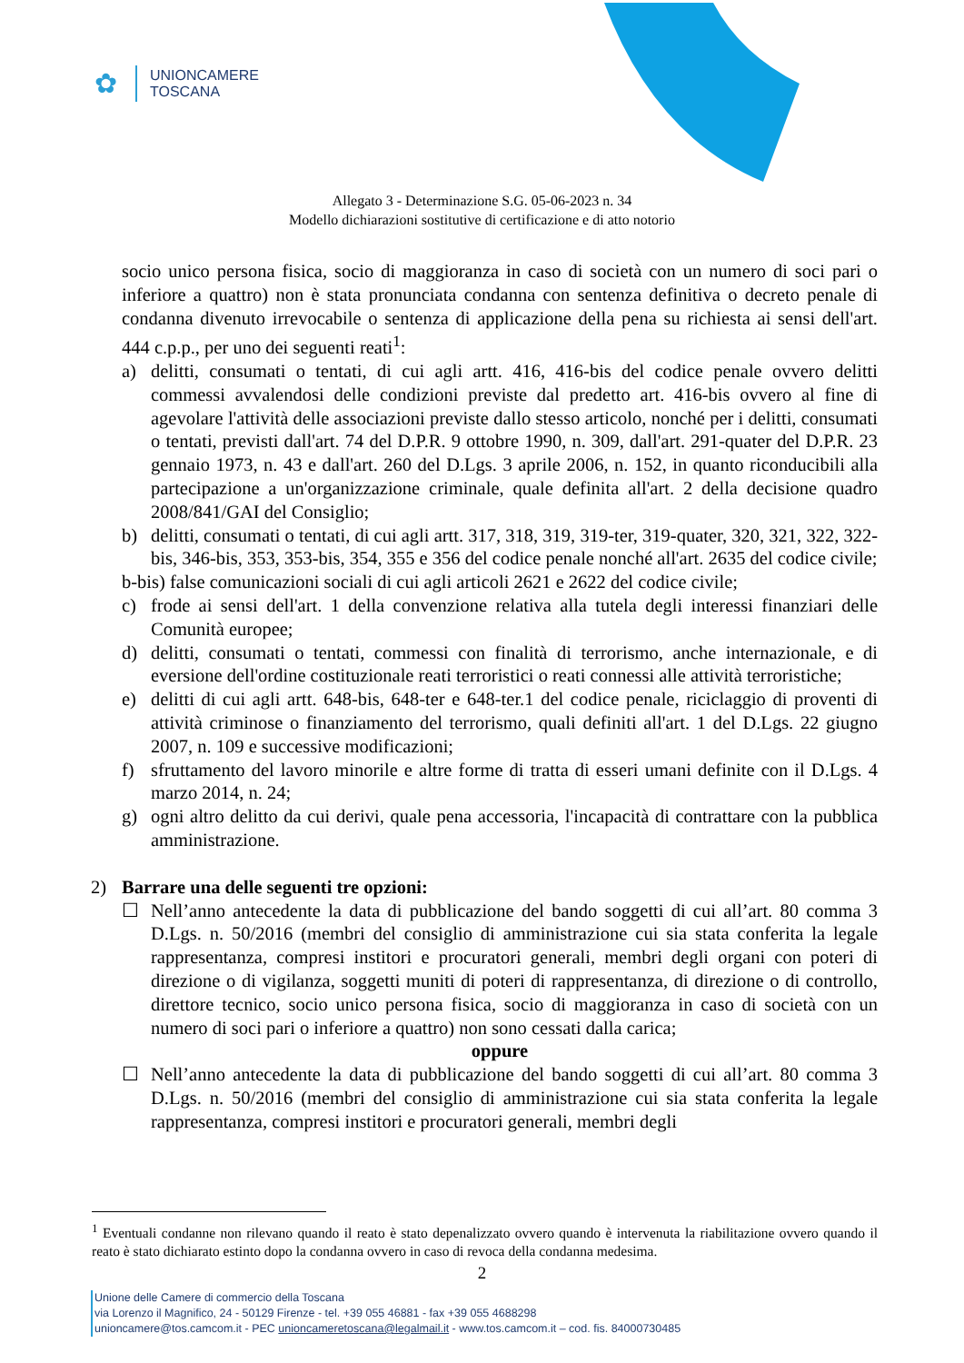✿
UNIONCAMERE
TOSCANA
Allegato 3 - Determinazione S.G. 05-06-2023 n. 34
Modello dichiarazioni sostitutive di certificazione e di atto notorio
socio unico persona fisica, socio di maggioranza in caso di società con un numero di soci pari o inferiore a quattro) non è stata pronunciata condanna con sentenza definitiva o decreto penale di condanna divenuto irrevocabile o sentenza di applicazione della pena su richiesta ai sensi dell'art. 444 c.p.p., per uno dei seguenti reati<sup>1</sup>:
a) delitti, consumati o tentati, di cui agli artt. 416, 416-bis del codice penale ovvero delitti commessi avvalendosi delle condizioni previste dal predetto art. 416-bis ovvero al fine di agevolare l'attività delle associazioni previste dallo stesso articolo, nonché per i delitti, consumati o tentati, previsti dall'art. 74 del D.P.R. 9 ottobre 1990, n. 309, dall'art. 291-quater del D.P.R. 23 gennaio 1973, n. 43 e dall'art. 260 del D.Lgs. 3 aprile 2006, n. 152, in quanto riconducibili alla partecipazione a un'organizzazione criminale, quale definita all'art. 2 della decisione quadro 2008/841/GAI del Consiglio;
b) delitti, consumati o tentati, di cui agli artt. 317, 318, 319, 319-ter, 319-quater, 320, 321, 322, 322-bis, 346-bis, 353, 353-bis, 354, 355 e 356 del codice penale nonché all'art. 2635 del codice civile;
b-bis) false comunicazioni sociali di cui agli articoli 2621 e 2622 del codice civile;
c) frode ai sensi dell'art. 1 della convenzione relativa alla tutela degli interessi finanziari delle Comunità europee;
d) delitti, consumati o tentati, commessi con finalità di terrorismo, anche internazionale, e di eversione dell'ordine costituzionale reati terroristici o reati connessi alle attività terroristiche;
e) delitti di cui agli artt. 648-bis, 648-ter e 648-ter.1 del codice penale, riciclaggio di proventi di attività criminose o finanziamento del terrorismo, quali definiti all'art. 1 del D.Lgs. 22 giugno 2007, n. 109 e successive modificazioni;
f) sfruttamento del lavoro minorile e altre forme di tratta di esseri umani definite con il D.Lgs. 4 marzo 2014, n. 24;
g) ogni altro delitto da cui derivi, quale pena accessoria, l'incapacità di contrattare con la pubblica amministrazione.
2) Barrare una delle seguenti tre opzioni:
☐ Nell’anno antecedente la data di pubblicazione del bando soggetti di cui all’art. 80 comma 3 D.Lgs. n. 50/2016 (membri del consiglio di amministrazione cui sia stata conferita la legale rappresentanza, compresi institori e procuratori generali, membri degli organi con poteri di direzione o di vigilanza, soggetti muniti di poteri di rappresentanza, di direzione o di controllo, direttore tecnico, socio unico persona fisica, socio di maggioranza in caso di società con un numero di soci pari o inferiore a quattro) non sono cessati dalla carica;
oppure
☐ Nell’anno antecedente la data di pubblicazione del bando soggetti di cui all’art. 80 comma 3 D.Lgs. n. 50/2016 (membri del consiglio di amministrazione cui sia stata conferita la legale rappresentanza, compresi institori e procuratori generali, membri degli
<sup>1</sup> Eventuali condanne non rilevano quando il reato è stato depenalizzato ovvero quando è intervenuta la riabilitazione ovvero quando il reato è stato dichiarato estinto dopo la condanna ovvero in caso di revoca della condanna medesima.
2
Unione delle Camere di commercio della Toscana
via Lorenzo il Magnifico, 24 - 50129 Firenze - tel. +39 055 46881 - fax +39 055 4688298
unioncamere@tos.camcom.it - PEC unioncameretoscana@legalmail.it - www.tos.camcom.it – cod. fis. 84000730485